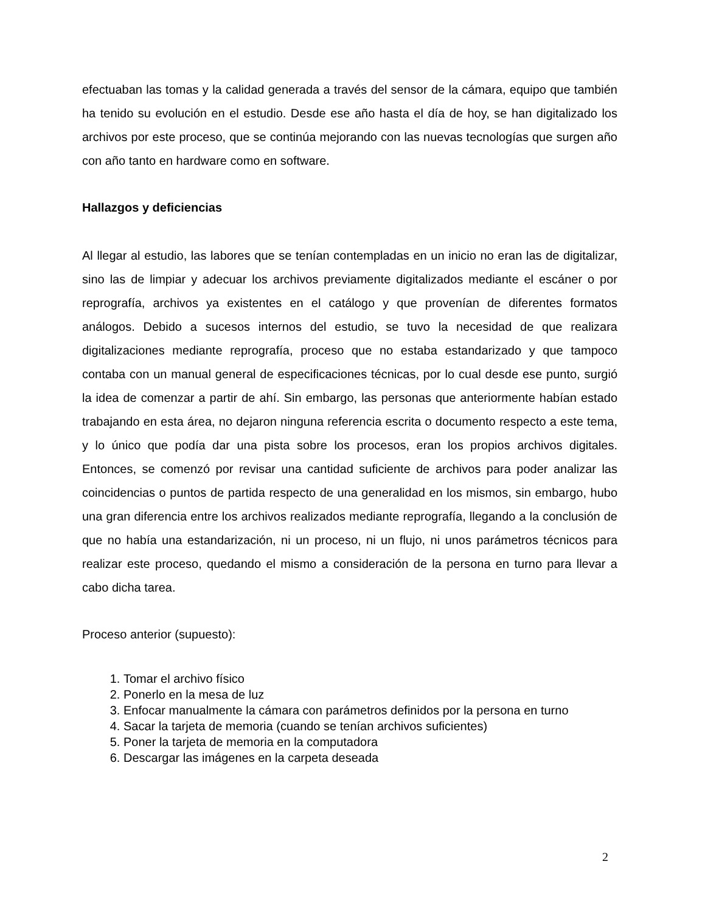efectuaban las tomas y la calidad generada a través del sensor de la cámara, equipo que también ha tenido su evolución en el estudio. Desde ese año hasta el día de hoy, se han digitalizado los archivos por este proceso, que se continúa mejorando con las nuevas tecnologías que surgen año con año tanto en hardware como en software.
Hallazgos y deficiencias
Al llegar al estudio, las labores que se tenían contempladas en un inicio no eran las de digitalizar, sino las de limpiar y adecuar los archivos previamente digitalizados mediante el escáner o por reprografía, archivos ya existentes en el catálogo y que provenían de diferentes formatos análogos. Debido a sucesos internos del estudio, se tuvo la necesidad de que realizara digitalizaciones mediante reprografía, proceso que no estaba estandarizado y que tampoco contaba con un manual general de especificaciones técnicas, por lo cual desde ese punto, surgió la idea de comenzar a partir de ahí. Sin embargo, las personas que anteriormente habían estado trabajando en esta área, no dejaron ninguna referencia escrita o documento respecto a este tema, y lo único que podía dar una pista sobre los procesos, eran los propios archivos digitales. Entonces, se comenzó por revisar una cantidad suficiente de archivos para poder analizar las coincidencias o puntos de partida respecto de una generalidad en los mismos, sin embargo, hubo una gran diferencia entre los archivos realizados mediante reprografía, llegando a la conclusión de que no había una estandarización, ni un proceso, ni un flujo, ni unos parámetros técnicos para realizar este proceso, quedando el mismo a consideración de la persona en turno para llevar a cabo dicha tarea.
Proceso anterior (supuesto):
1. Tomar el archivo físico
2. Ponerlo en la mesa de luz
3. Enfocar manualmente la cámara con parámetros definidos por la persona en turno
4. Sacar la tarjeta de memoria (cuando se tenían archivos suficientes)
5. Poner la tarjeta de memoria en la computadora
6. Descargar las imágenes en la carpeta deseada
2